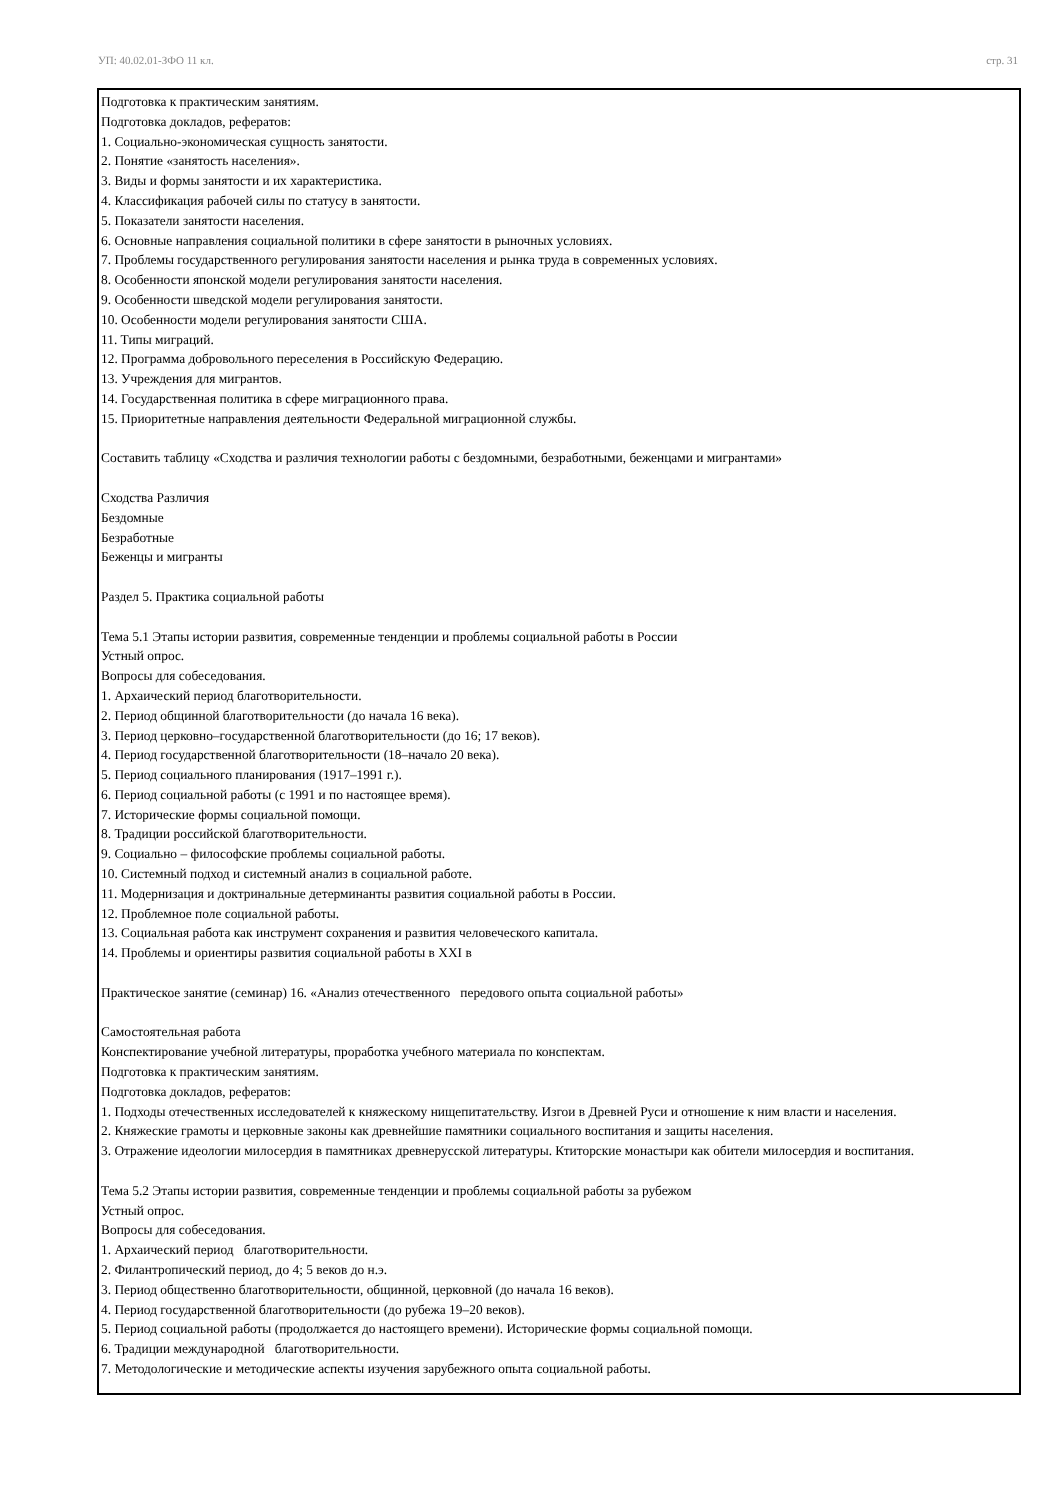УП: 40.02.01-ЗФО 11 кл. стр. 31
Подготовка к практическим занятиям.
Подготовка докладов, рефератов:
1. Социально-экономическая сущность занятости.
2. Понятие «занятость населения».
3. Виды и формы занятости и их характеристика.
4. Классификация рабочей силы по статусу в занятости.
5. Показатели занятости населения.
6. Основные направления социальной политики в сфере занятости в рыночных условиях.
7. Проблемы государственного регулирования занятости населения и рынка труда в современных условиях.
8. Особенности японской модели регулирования занятости населения.
9. Особенности шведской модели регулирования занятости.
10. Особенности модели регулирования занятости США.
11. Типы миграций.
12. Программа добровольного переселения в Российскую Федерацию.
13. Учреждения для мигрантов.
14. Государственная политика в сфере миграционного права.
15. Приоритетные направления деятельности Федеральной миграционной службы.
Составить таблицу «Сходства и различия технологии работы с бездомными, безработными, беженцами и мигрантами»
Сходства Различия
Бездомные
Безработные
Беженцы и мигранты
Раздел 5. Практика социальной работы
Тема 5.1 Этапы истории развития, современные тенденции и проблемы социальной работы в России
Устный опрос.
Вопросы для собеседования.
1. Архаический период благотворительности.
2. Период общинной благотворительности (до начала 16 века).
3. Период церковно–государственной благотворительности (до 16; 17 веков).
4. Период государственной благотворительности (18–начало 20 века).
5. Период социального планирования (1917–1991 г.).
6. Период социальной работы (с 1991 и по настоящее время).
7. Исторические формы социальной помощи.
8. Традиции российской благотворительности.
9. Социально – философские проблемы социальной работы.
10. Системный подход и системный анализ в социальной работе.
11. Модернизация и доктринальные детерминанты развития социальной работы в России.
12. Проблемное поле социальной работы.
13. Социальная работа как инструмент сохранения и развития человеческого капитала.
14. Проблемы и ориентиры развития социальной работы в XXI в
Практическое занятие (семинар) 16. «Анализ отечественного передового опыта социальной работы»
Самостоятельная работа
Конспектирование учебной литературы, проработка учебного материала по конспектам.
Подготовка к практическим занятиям.
Подготовка докладов, рефератов:
1. Подходы отечественных исследователей к княжескому нищепитательству. Изгои в Древней Руси и отношение к ним власти и населения.
2. Княжеские грамоты и церковные законы как древнейшие памятники социального воспитания и защиты населения.
3. Отражение идеологии милосердия в памятниках древнерусской литературы. Ктиторские монастыри как обители милосердия и воспитания.
Тема 5.2 Этапы истории развития, современные тенденции и проблемы социальной работы за рубежом
Устный опрос.
Вопросы для собеседования.
1. Архаический период благотворительности.
2. Филантропический период, до 4; 5 веков до н.э.
3. Период общественно благотворительности, общинной, церковной (до начала 16 веков).
4. Период государственной благотворительности (до рубежа 19–20 веков).
5. Период социальной работы (продолжается до настоящего времени). Исторические формы социальной помощи.
6. Традиции международной благотворительности.
7. Методологические и методические аспекты изучения зарубежного опыта социальной работы.